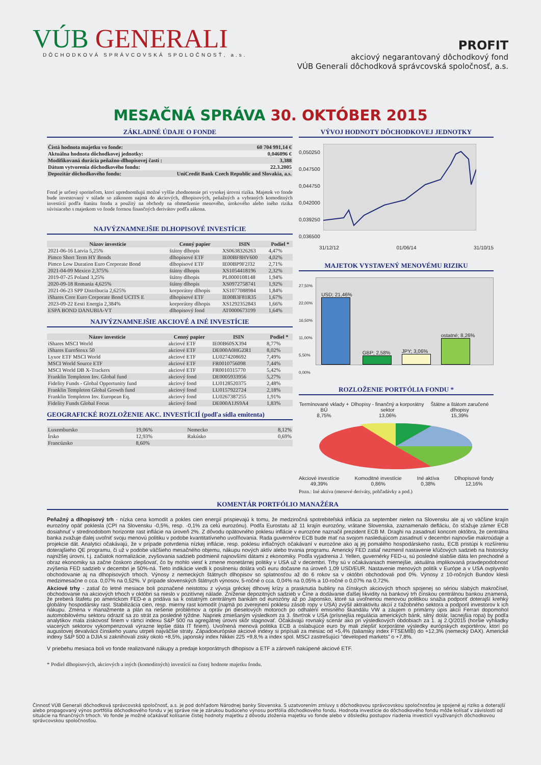VÚB GENERALI
DÔCHODKOVÁ SPRÁVCOVSKÁ SPOLOČNOSŤ, a.s.
PROFIT
akciový negarantovaný dôchodkový fond
VÚB Generali dôchodková správcovská spoločnosť, a.s.
MESAČNÁ SPRÁVA 30. OKTÓBER 2015
ZÁKLADNÉ ÚDAJE O FONDE
| Čistá hodnota majetku vo fonde: | 60 704 991,14 € |
| Aktuálna hodnota dôchodkovej jednotky: | 0,046096 € |
| Modifikovaná durácia peňažno-dlhopisovej časti : | 3,388 |
| Dátum vytvorenia dôchodkového fondu: | 22.3.2005 |
| Depozitár dôchodkového fondu: | UniCredit Bank Czech Republic and Slovakia, a.s. |
Fond je určený sporiteľom, ktorí uprednostňujú možné vyššie zhodnotenie pri vysokej úrovni rizika. Majetok vo fonde bude investovaný v súlade so zákonom najmä do akciových, dlhopisových, peňažných a vybraných komoditných investícií podľa štatútu fondu a použitý na obchody na obmedzenie menového, úrokového alebo iného rizika súvisiaceho s majetkom vo fonde formou finančných derivátov podľa zákona.
NAJVÝZNAMNEJŠIE DLHOPISOVÉ INVESTÍCIE
| Názov investície | Cenný papier | ISIN | Podiel * |
| --- | --- | --- | --- |
| 2021-06-16 Latvia 5,25% | štátny dlhopis | XS0638326263 | 4,47% |
| Pimco Short Term HY Bonds | dlhopisové ETF | IE00BF8HV600 | 4,02% |
| Pimco Low Duration Euro Corporate Bond | dlhopisové ETF | IE00BP9F2J32 | 2,71% |
| 2021-04-09 Mexico 2,375% | štátny dlhopis | XS1054418196 | 2,32% |
| 2019-07-25 Poland 3,25% | štátny dlhopis | PL0000108148 | 1,94% |
| 2020-09-18 Romania 4,625% | štátny dlhopis | XS0972758741 | 1,92% |
| 2021-06-23 SPP Distribucia 2,625% | korporátny dlhopis | XS1077088984 | 1,84% |
| iShares Core Euro Corporate Bond UCITS E | dlhopisové ETF | IE00B3F81R35 | 1,67% |
| 2023-09-22 Eesti Energia 2,384% | korporátny dlhopis | XS1292352843 | 1,66% |
| ESPA BOND DANUBIA-VT | dlhopisový fond | AT0000673199 | 1,64% |
NAJVÝZNAMNEJŠIE AKCIOVÉ A INÉ INVESTÍCIE
| Názov investície | Cenný papier | ISIN | Podiel * |
| --- | --- | --- | --- |
| iShares MSCI World | akciové ETF | IE00B60SX394 | 8,77% |
| iShares EuroStoxx 50 | akciové ETF | DE000A0HGZR1 | 8,02% |
| Lyxor ETF MSCI World | akciové ETF | LU0274208692 | 7,49% |
| MSCI World Source ETF | akciové ETF | FR0010756098 | 7,44% |
| MSCI World DB X-Trackers | akciové ETF | FR0010315770 | 5,42% |
| Franklin Templeton Inv. Global fund | akciový fond | DE0005933956 | 5,27% |
| Fidelity Funds - Global Opportunity fund | akciový fond | LU0128520375 | 2,48% |
| Franklin Templeton Global Growth fund | akciový fond | LU0157922724 | 2,18% |
| Franklin Templeton Inv. European Eq. | akciový fond | LU0267387255 | 1,91% |
| Fidelity Funds Global Focus | akciový fond | DE000A1JS9A4 | 1,83% |
GEOGRAFICKÉ ROZLOŽENIE AKC. INVESTÍCIÍ (podľa sídla emitenta)
| Luxembursko | 19,06% | Nemecko | 8,12% |
| Írsko | 12,93% | Rakúsko | 0,69% |
| Francúzsko | 8,60% | | |
VÝVOJ HODNOTY DÔCHODKOVEJ JEDNOTKY
0,050250
0,047500
0,044750
0,042000
0,039250
0,036500
31/12/12 01/06/14 31/10/15
MAJETOK VYSTAVENÝ MENOVÉMU RIZIKU
27,50%
22,00%
16,50%
11,00%
5,50%
0,00%
USD; 21,46%
GBP; 2,58%
JPY; 3,06%
ostatné; 8,26%
ROZLOŽENIE PORTFÓLIA FONDU *
Termínované vklady + BÚ
8,75% Dlhopisy - finančný a korporátny sektor
13,06% Štátne a štátom zaručené dlhopisy
15,39%
Akciové investície
49,39% Komoditné investície
0,86% Iné aktíva
0,38% Dlhopisové fondy
12,16%
Pozn.: Iné aktíva (menové deriváty, pohľadávky a pod.)
KOMENTÁR PORTFÓLIO MANAŽÉRA
Peňažný a dlhopisový trh - nízka cena komodít a pokles cien energií prispievajú k tomu, že medziročná spotrebiteľská inflácia za september nielen na Slovensku ale aj vo väčšine krajín eurozóny opäť poklesla (CPI na Slovensku -0,5%, resp. -0,1% za celú eurozónu). Podľa Eurostatu až 11 krajín eurozóny, vrátane Slovenska, zaznamenalo defláciu, čo sťažuje zámer ECB dosiahnuť v strednodobom horizonte rast inflácie na úroveň 2%. Z dôvodu opätovného poklesu inflácie v eurozóne naznačil prezident ECB M. Draghi na zasadnutí koncom októbra, že centrálna banka zvažuje ďalej uvoľniť svoju menovú politiku v podobe kvantitatívneho uvoľňovania. Rada guvernérov ECB bude mať na svojom nasledujúcom zasadnutí v decembri najnovšie makroúdaje a projekcie dát. Analytici očakávajú, že v prípade potvrdenia nízkej inflácie, resp. poklesu inflačných očakávaní v eurozóne ako aj jej pomalého hospodárskeho rastu, ECB pristúpi k rozšíreniu doterajšieho QE programu, či už v podobe väčšieho mesačného objemu, nákupu nových aktív alebo trvania programu. Americký FED zatiaľ nezmenil nastavenie kľúčových sadzieb na historicky najnižšej úrovni, t.j. začiatok normalizácie, zvyšovania sadzieb podmienil najnovšími dátami z ekonomiky. Podľa vyjadrenia J. Yellen, guvernérky FED-u, sú posledné slabšie dáta len prechodné a obraz ekonomiky sa začne čoskoro zlepšovať, čo by mohlo viesť k zmene monetárnej politiky v USA už v decembri. Trhy sú v očakávaniach miernejšie, aktuálna implikovaná pravdepodobnosť zvýšenia FED sadzieb v decembri je 50%-ná. Tieto indikácie viedli k posilneniu dolára voči euru dočasne na úroveň 1,09 USD/EUR. Nastavenie menových politík v Európe a v USA ovplyvnilo obchodovanie aj na dlhopisových trhoch. Výnosy z nemeckých štátnych dlhopisov so splatnosťou až do 6 rokov sa v októbri obchodovali pod 0%. Výnosy z 10-ročných Bundov klesli medzimesačne o cca. 0,07% na 0,52%. V prípade slovenských štátnych výnosov, 5-ročné o cca. 0,04% na 0,05% a 10-ročné o 0,07% na 0,72%.
Akciové trhy - zatiaľ čo letné mesiace boli poznačené neistotou z vývoja gréckej dlhovej krízy a prasknutia bubliny na čínskych akciových trhoch spojenej so sériou slabých makročísel, obchodovanie na akciových trhoch v októbri sa nieslo v pozitívnej nálade. Zníženie depozitných sadzieb v Číne a dodávanie ďalšej likvidity na bankový trh čínskou centrálnou bankou znamená, že preberá štafetu po americkom FED-e a pridáva sa k ostatným centrálnym bankám od eurozóny až po Japonsko, ktoré sa uvoľnenou menovou politikou snažia podporiť doterajší krehký globálny hospodársky rast. Stabilizácia cien, resp. mierny rast komodít (najmä po zverejnení poklesu zásob ropy v USA) zvýšil aktraktivitu akcií z ťažobného sektora a podporil investorov k ich nákupu. Zmena v manažmente a plán na riešenie problémov a opráv pri dieselových motoroch po odhalení emisného škandálu VW a záujem o primárny úpis akcií Ferrari dopomohol automobilovému sektoru odraziť sa zo strát za posledné týždne. Napriek zmiešaným výsledkom za 3. štvrťrok v USA (prísnejšia regulácia amerických bánk, silný dolár, lacnejšia ropa) by podľa analytikov mala ziskovosť firiem v rámci indexu S&P 500 na agregátnej úrovni skôr stagnovať. Očakávajú rovnaký scenár ako pri výsledkových obdobiach za 1. aj 2.Q/2015 (horšie vyhliadky viacerých sektorov vykompenzovali výrazne lepšie dáta IT firiem). Uvoľnená menová politika ECB a oslabujúce euro by mali zlepšiť korporátne výsledky európskych exportérov, ktorí po augustovej devalvácii čínskeho yuanu utrpeli najväčšie straty. Západoeurópske akciové indexy si pripísali za mesiac od +5,4% (taliansky index FTSEMIB) do +12,3% (nemecký DAX). Americké indexy S&P 500 a DJIA si zaknihovali zisky okolo +8,5%, japonský index Nikkei 225 +9,8,% a index spol. MSCI zastrešujúci "developed markets" o +7,8%.
V priebehu mesiaca boli vo fonde realizované nákupy a predaje korporátnych dlhopisov a ETF a zároveň nakúpené akciové ETF.
* Podiel dlhopisových, akciových a iných (komoditných) investícií na čistej hodnote majetku fondu.
Činnosť VÚB Generali dôchodková správcovská spoločnosť, a.s. je pod dohľadom Národnej banky Slovenska. S uzatvorením zmluvy s dôchodkovou správcovskou spoločnosťou je spojené aj riziko a doterajší alebo propagovaný výnos portfólia dôchodkového fondu v jej správe nie je zárukou budúceho výnosu portfólia dôchodkového fondu. Hodnota investície do dôchodkového fondu môže kolísať v závislosti od situácie na finančných trhoch. Vo fonde je možné očakávať kolísanie čistej hodnoty majetku z dôvodu zloženia majetku vo fonde alebo v dôsledku postupov riadenia investícií využívaných dôchodkovou správcovskou spoločnosťou.